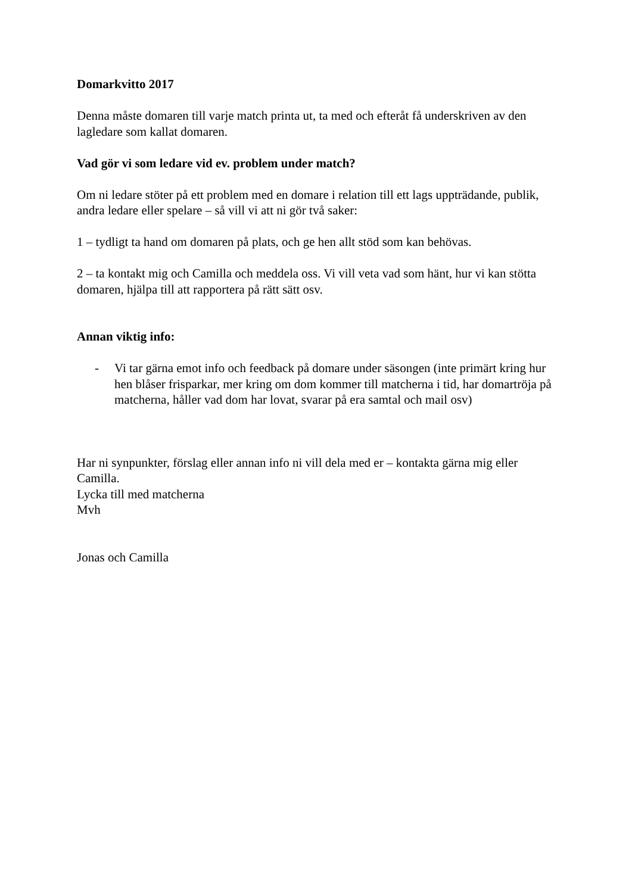Domarkvitto 2017
Denna måste domaren till varje match printa ut, ta med och efteråt få underskriven av den lagledare som kallat domaren.
Vad gör vi som ledare vid ev. problem under match?
Om ni ledare stöter på ett problem med en domare i relation till ett lags uppträdande, publik, andra ledare eller spelare – så vill vi att ni gör två saker:
1 – tydligt ta hand om domaren på plats, och ge hen allt stöd som kan behövas.
2 – ta kontakt mig och Camilla och meddela oss. Vi vill veta vad som hänt, hur vi kan stötta domaren, hjälpa till att rapportera på rätt sätt osv.
Annan viktig info:
- Vi tar gärna emot info och feedback på domare under säsongen (inte primärt kring hur hen blåser frisparkar, mer kring om dom kommer till matcherna i tid, har domartröja på matcherna, håller vad dom har lovat, svarar på era samtal och mail osv)
Har ni synpunkter, förslag eller annan info ni vill dela med er – kontakta gärna mig eller Camilla.
Lycka till med matcherna
Mvh
Jonas och Camilla